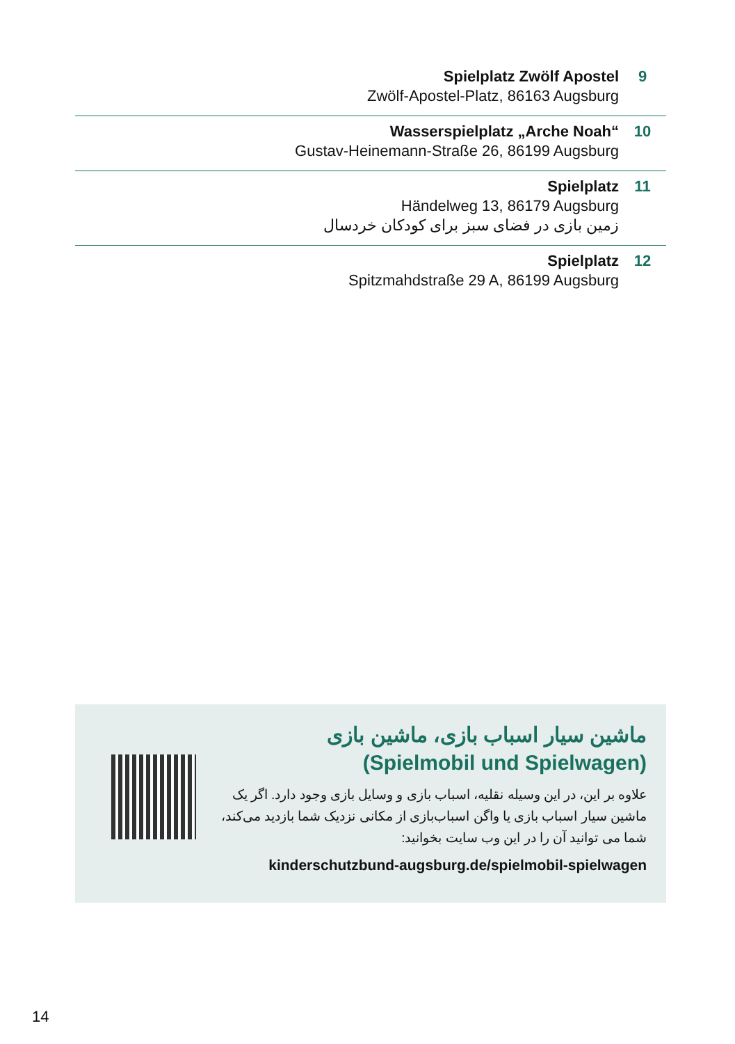Spielplatz Zwölf Apostel
Zwölf-Apostel-Platz, 86163 Augsburg
9
Wasserspielplatz „Arche Noah“Gustav-Heinemann-Straße 26, 86199 Augsburg
10
Spielplatz
Händelweg 13, 86179 Augsburg
زمین بازی در فضای سبز برای کودکان خردسال
11
Spielplatz
Spitzmahdstraße 29 A, 86199 Augsburg
12
ماشین سیار اسباب بازی، ماشین بازی
(Spielmobil und Spielwagen)
علاوه بر این، در این وسیله نقلیه، اسباب بازی و وسایل بازی وجود دارد. اگر یک ماشین سیار اسباب بازی یا واگن اسباب‌بازی از مکانی نزدیک شما بازدید می‌کند، شما می توانید آن را در این وب سایت بخوانید:
kinderschutzbund-augsburg.de/spielmobil-spielwagen
14